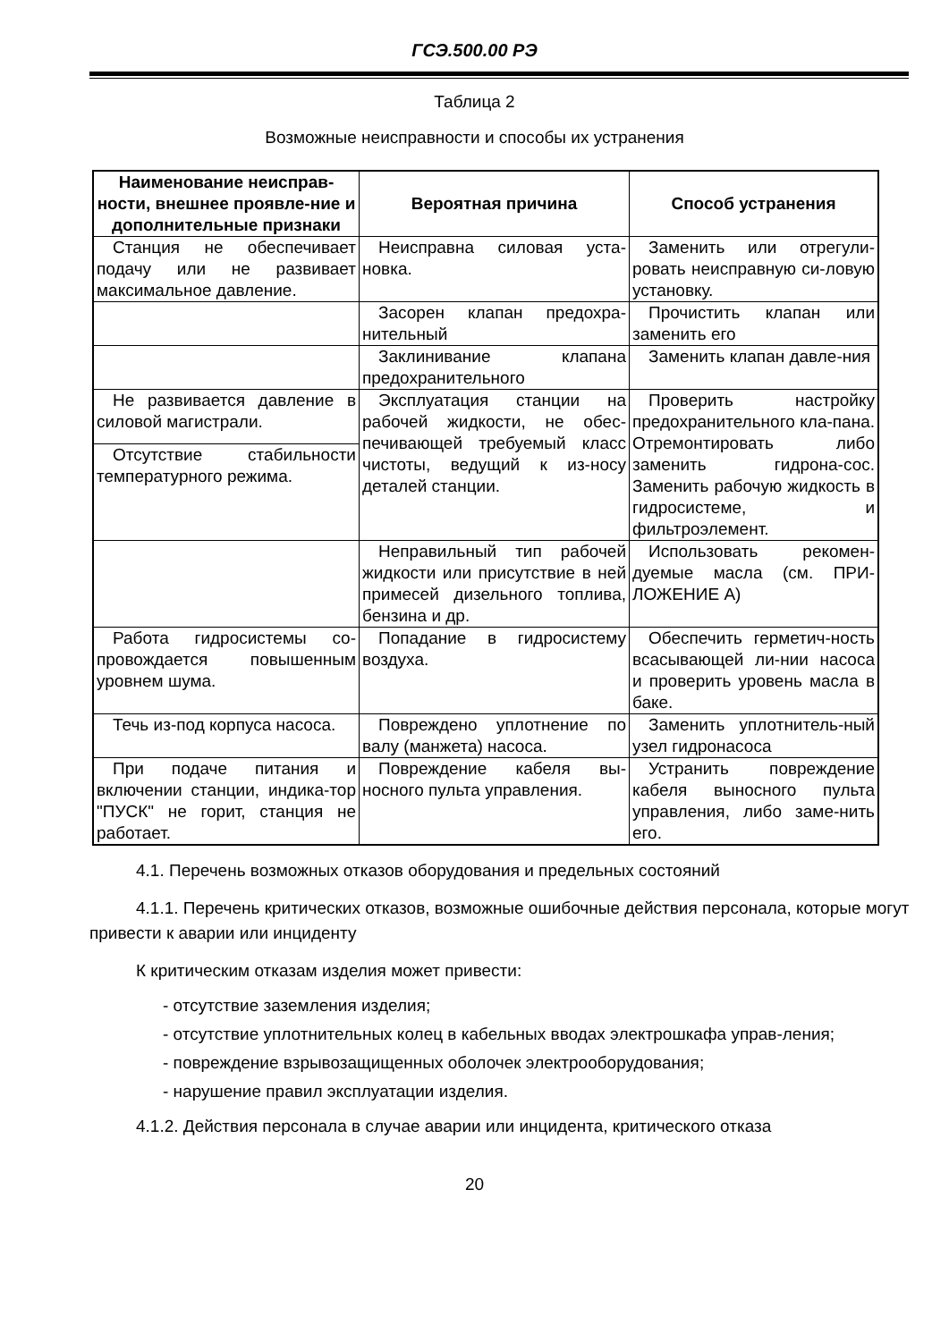ГСЭ.500.00 РЭ
Таблица 2
Возможные неисправности и способы их устранения
| Наименование неисправ-ности, внешнее проявле-ние и дополнительные признаки | Вероятная причина | Способ устранения |
| --- | --- | --- |
| Станция не обеспечивает подачу или не развивает максимальное давление. | Неисправна силовая уста-новка. | Заменить или отрегули-ровать неисправную си-ловую установку. |
| | Засорен клапан предохра-нительный | Прочистить клапан или заменить его |
| | Заклинивание клапана предохранительного | Заменить клапан давле-ния |
| Не развивается давление в силовой магистрали. | Эксплуатация станции на рабочей жидкости, не обес-печивающей требуемый класс чистоты, ведущий к из-носу деталей станции. | Проверить настройку предохранительного кла-пана. Отремонтировать либо заменить гидрона-сос. Заменить рабочую жидкость в гидросистеме, и фильтроэлемент. |
| Отсутствие стабильности температурного режима. | | |
| | Неправильный тип рабочей жидкости или присутствие в ней примесей дизельного топлива, бензина и др. | Использовать рекомен-дуемые масла (см. ПРИ-ЛОЖЕНИЕ А) |
| Работа гидросистемы со-провождается повышенным уровнем шума. | Попадание в гидросистему воздуха. | Обеспечить герметич-ность всасывающей ли-нии насоса и проверить уровень масла в баке. |
| Течь из-под корпуса насоса. | Повреждено уплотнение по валу (манжета) насоса. | Заменить уплотнитель-ный узел гидронасоса |
| При подаче питания и включении станции, индика-тор "ПУСК" не горит, станция не работает. | Повреждение кабеля вы-носного пульта управления. | Устранить повреждение кабеля выносного пульта управления, либо заме-нить его. |
4.1. Перечень возможных отказов оборудования и предельных состояний
4.1.1. Перечень критических отказов, возможные ошибочные действия персонала, которые могут привести к аварии или инциденту
К критическим отказам изделия может привести:
- отсутствие заземления изделия;
- отсутствие уплотнительных колец в кабельных вводах электрошкафа управ-ления;
- повреждение взрывозащищенных оболочек электрооборудования;
- нарушение правил эксплуатации изделия.
4.1.2. Действия персонала в случае аварии или инцидента, критического отказа
20